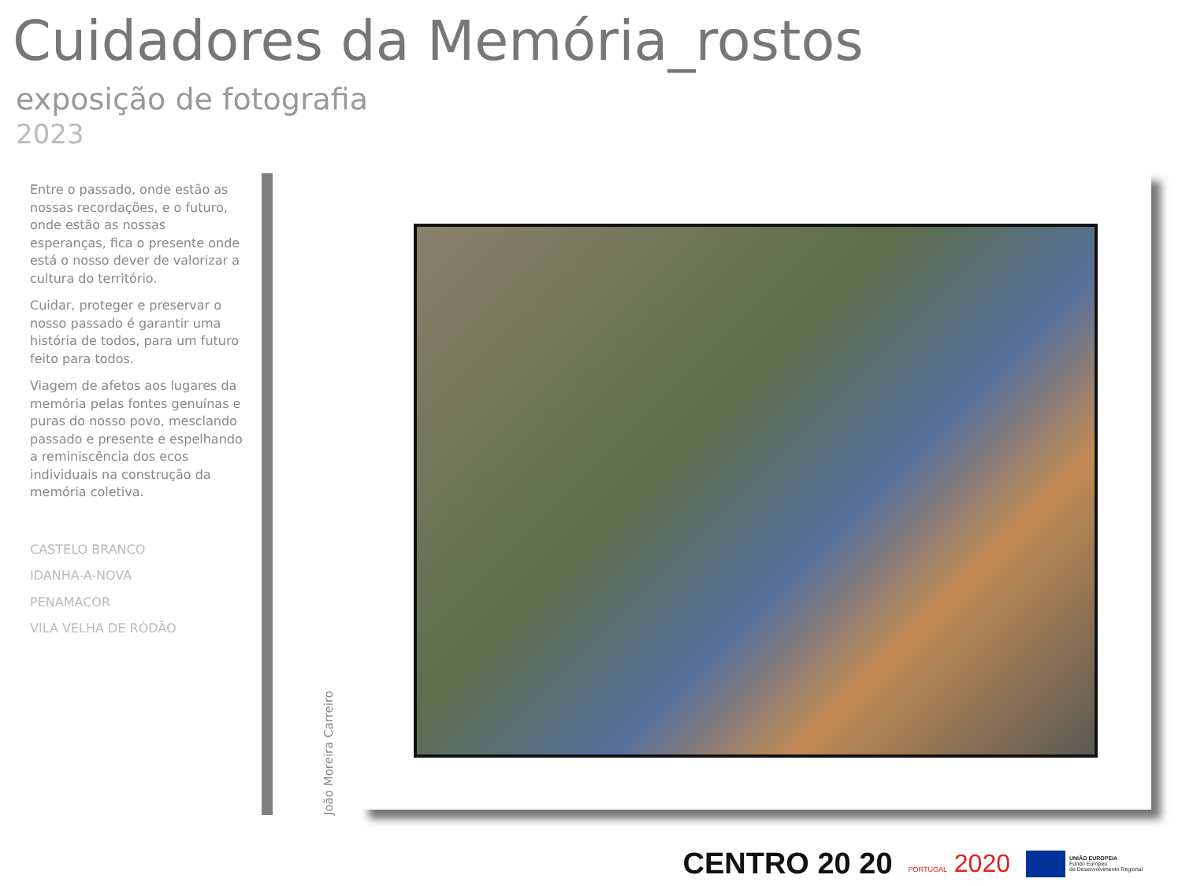Cuidadores da Memória_rostos
exposição de fotografia
2023
Entre o passado, onde estão as nossas recordações, e o futuro, onde estão as nossas esperanças, fica o presente onde está o nosso dever de valorizar a cultura do território.
Cuidar, proteger e preservar o nosso passado é garantir uma história de todos, para um futuro feito para todos.
Viagem de afetos aos lugares da memória pelas fontes genuínas e puras do nosso povo, mesclando passado e presente e espelhando a reminiscência dos ecos individuais na construção da memória coletiva.
CASTELO BRANCO
IDANHA-A-NOVA
PENAMACOR
VILA VELHA DE RÓDÃO
João Moreira Carreiro
CENTRO 20 20
PORTUGAL 2020
UNIÃO EUROPEIA
Fundo Europeu
de Desenvolvimento Regional